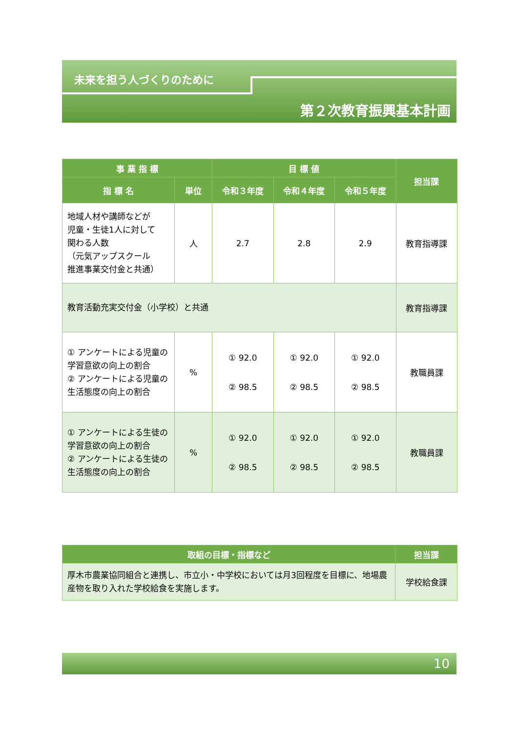未来を担う人づくりのために
第２次教育振興基本計画
| 事 業 指 標 | | 目 標 値 | | | 担当課 |
| --- | --- | --- | --- | --- | --- |
| 指 標 名 | 単位 | 令和３年度 | 令和４年度 | 令和５年度 | |
| 地域人材や講師などが 児童・生徒1人に対して 関わる人数 （元気アップスクール 推進事業交付金と共通） | 人 | 2.7 | 2.8 | 2.9 | 教育指導課 |
| 教育活動充実交付金（小学校）と共通 | | | | | 教育指導課 |
| ① アンケートによる児童の学習意欲の向上の割合 ② アンケートによる児童の生活態度の向上の割合 | % | ① 92.0 ② 98.5 | ① 92.0 ② 98.5 | ① 92.0 ② 98.5 | 教職員課 |
| ① アンケートによる生徒の学習意欲の向上の割合 ② アンケートによる生徒の生活態度の向上の割合 | % | ① 92.0 ② 98.5 | ① 92.0 ② 98.5 | ① 92.0 ② 98.5 | 教職員課 |
| 取組の目標・指標など | 担当課 |
| --- | --- |
| 厚木市農業協同組合と連携し、市立小・中学校においては月3回程度を目標に、地場農産物を取り入れた学校給食を実施します。 | 学校給食課 |
10